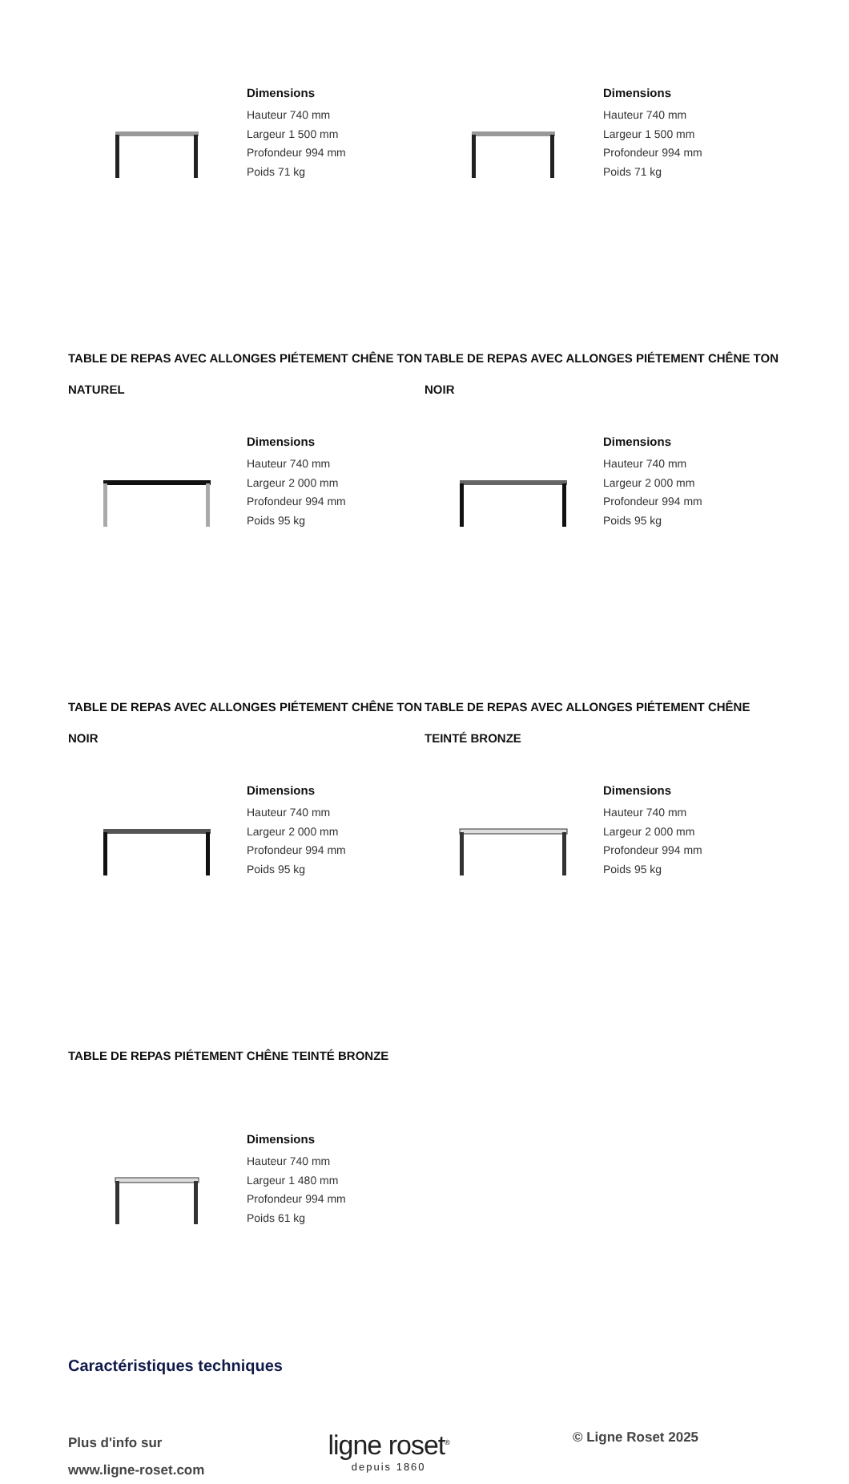Dimensions
Hauteur 740 mm
Largeur 1 500 mm
Profondeur 994 mm
Poids 71 kg
Dimensions
Hauteur 740 mm
Largeur 1 500 mm
Profondeur 994 mm
Poids 71 kg
TABLE DE REPAS AVEC ALLONGES PIÉTEMENT CHÊNE TON NATUREL
TABLE DE REPAS AVEC ALLONGES PIÉTEMENT CHÊNE TON NOIR
Dimensions
Hauteur 740 mm
Largeur 2 000 mm
Profondeur 994 mm
Poids 95 kg
Dimensions
Hauteur 740 mm
Largeur 2 000 mm
Profondeur 994 mm
Poids 95 kg
TABLE DE REPAS AVEC ALLONGES PIÉTEMENT CHÊNE TON NOIR
TABLE DE REPAS AVEC ALLONGES PIÉTEMENT CHÊNE TEINTÉ BRONZE
Dimensions
Hauteur 740 mm
Largeur 2 000 mm
Profondeur 994 mm
Poids 95 kg
Dimensions
Hauteur 740 mm
Largeur 2 000 mm
Profondeur 994 mm
Poids 95 kg
TABLE DE REPAS PIÉTEMENT CHÊNE TEINTÉ BRONZE
Dimensions
Hauteur 740 mm
Largeur 1 480 mm
Profondeur 994 mm
Poids 61 kg
Caractéristiques techniques
Plus d'info sur
www.ligne-roset.com
ligne roset<sup>®</sup>
depuis 1860
© Ligne Roset 2025